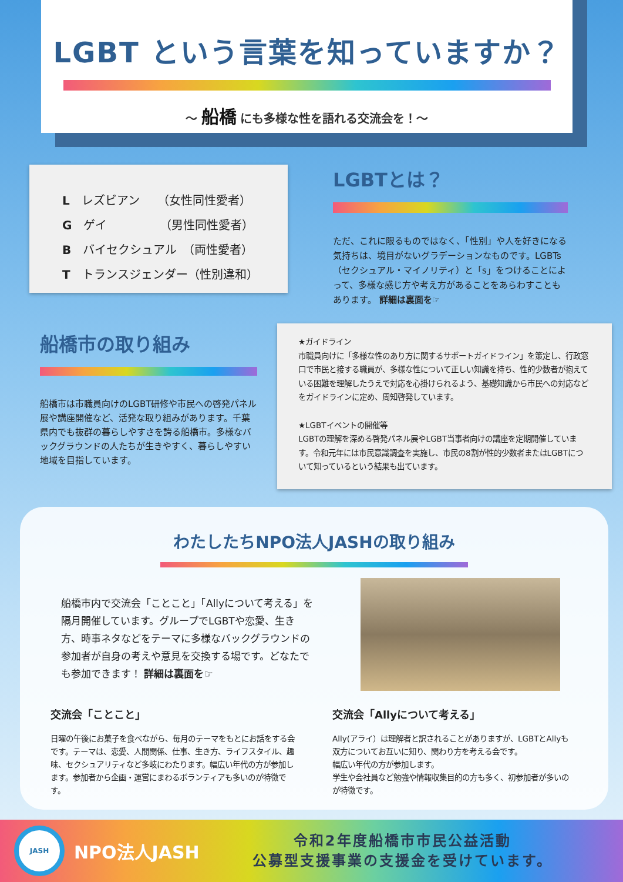LGBT という言葉を知っていますか？
～ 船橋 にも多様な性を語れる交流会を！～
L　レズビアン　　（女性同性愛者）
G　ゲイ　　　　　（男性同性愛者）
B　バイセクシュアル　（両性愛者）
T　トランスジェンダー（性別違和）
LGBTとは？
ただ、これに限るものではなく、「性別」や人を好きになる気持ちは、境目がないグラデーションなものです。LGBTs（セクシュアル・マイノリティ）と「s」をつけることによって、多様な感じ方や考え方があることをあらわすこともあります。 詳細は裏面を☞
船橋市の取り組み
船橋市は市職員向けのLGBT研修や市民への啓発パネル展や講座開催など、活発な取り組みがあります。千葉県内でも抜群の暮らしやすさを誇る船橋市。多様なバックグラウンドの人たちが生きやすく、暮らしやすい地域を目指しています。
★ガイドライン
市職員向けに「多様な性のあり方に関するサポートガイドライン」を策定し、行政窓口で市民と接する職員が、多様な性について正しい知識を持ち、性的少数者が抱えている困難を理解したうえで対応を心掛けられるよう、基礎知識から市民への対応などをガイドラインに定め、周知啓発しています。
★LGBTイベントの開催等
LGBTの理解を深める啓発パネル展やLGBT当事者向けの講座を定期開催しています。令和元年には市民意識調査を実施し、市民の8割が性的少数者またはLGBTについて知っているという結果も出ています。
わたしたちNPO法人JASHの取り組み
船橋市内で交流会「ことこと」「Allyについて考える」を隔月開催しています。グループでLGBTや恋愛、生き方、時事ネタなどをテーマに多様なバックグラウンドの参加者が自身の考えや意見を交換する場です。どなたでも参加できます！ 詳細は裏面を☞
交流会「ことこと」
日曜の午後にお菓子を食べながら、毎月のテーマをもとにお話をする会です。テーマは、恋愛、人間関係、仕事、生き方、ライフスタイル、趣味、セクシュアリティなど多岐にわたります。幅広い年代の方が参加します。参加者から企画・運営にまわるボランティアも多いのが特徴です。
交流会「Allyについて考える」
Ally(アライ）は理解者と訳されることがありますが、LGBTとAllyも双方についてお互いに知り、関わり方を考える会です。
幅広い年代の方が参加します。
学生や会社員など勉強や情報収集目的の方も多く、初参加者が多いのが特徴です。
JASH
NPO法人JASH
令和2年度船橋市市民公益活動
公募型支援事業の支援金を受けています。